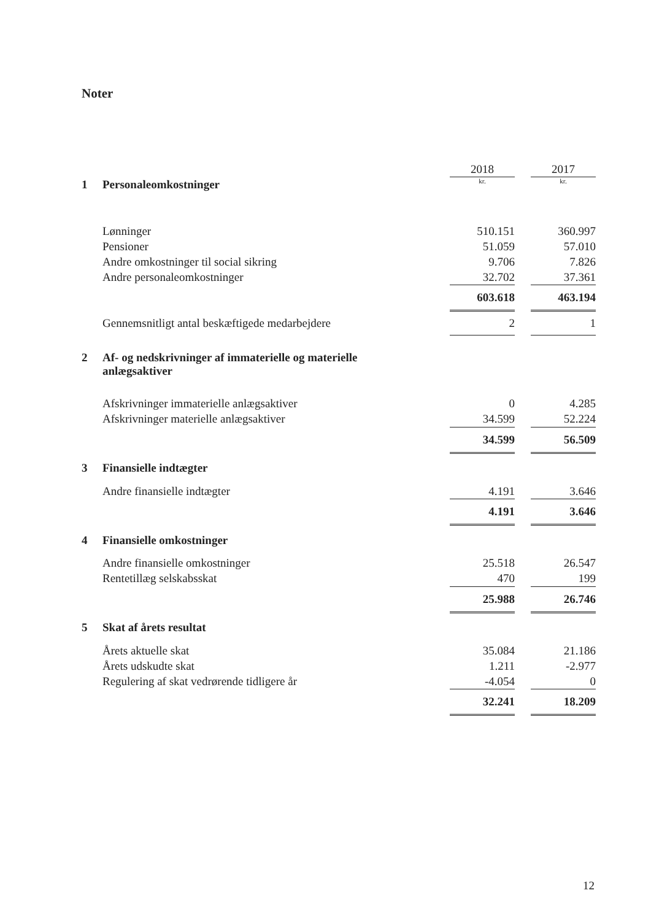Noter
| | | 2018 | | 2017 |
| 1 | Personaleomkostninger | kr. | | kr. |
| | Lønninger | 510.151 | | 360.997 |
| | Pensioner | 51.059 | | 57.010 |
| | Andre omkostninger til social sikring | 9.706 | | 7.826 |
| | Andre personaleomkostninger | 32.702 | | 37.361 |
| | | 603.618 | | 463.194 |
| | Gennemsnitligt antal beskæftigede medarbejdere | 2 | | 1 |
| 2 | Af- og nedskrivninger af immaterielle og materielle anlægsaktiver | | | |
| | Afskrivninger immaterielle anlægsaktiver | 0 | | 4.285 |
| | Afskrivninger materielle anlægsaktiver | 34.599 | | 52.224 |
| | | 34.599 | | 56.509 |
| 3 | Finansielle indtægter | | | |
| | Andre finansielle indtægter | 4.191 | | 3.646 |
| | | 4.191 | | 3.646 |
| 4 | Finansielle omkostninger | | | |
| | Andre finansielle omkostninger | 25.518 | | 26.547 |
| | Rentetillæg selskabsskat | 470 | | 199 |
| | | 25.988 | | 26.746 |
| 5 | Skat af årets resultat | | | |
| | Årets aktuelle skat | 35.084 | | 21.186 |
| | Årets udskudte skat | 1.211 | | -2.977 |
| | Regulering af skat vedrørende tidligere år | -4.054 | | 0 |
| | | 32.241 | | 18.209 |
12